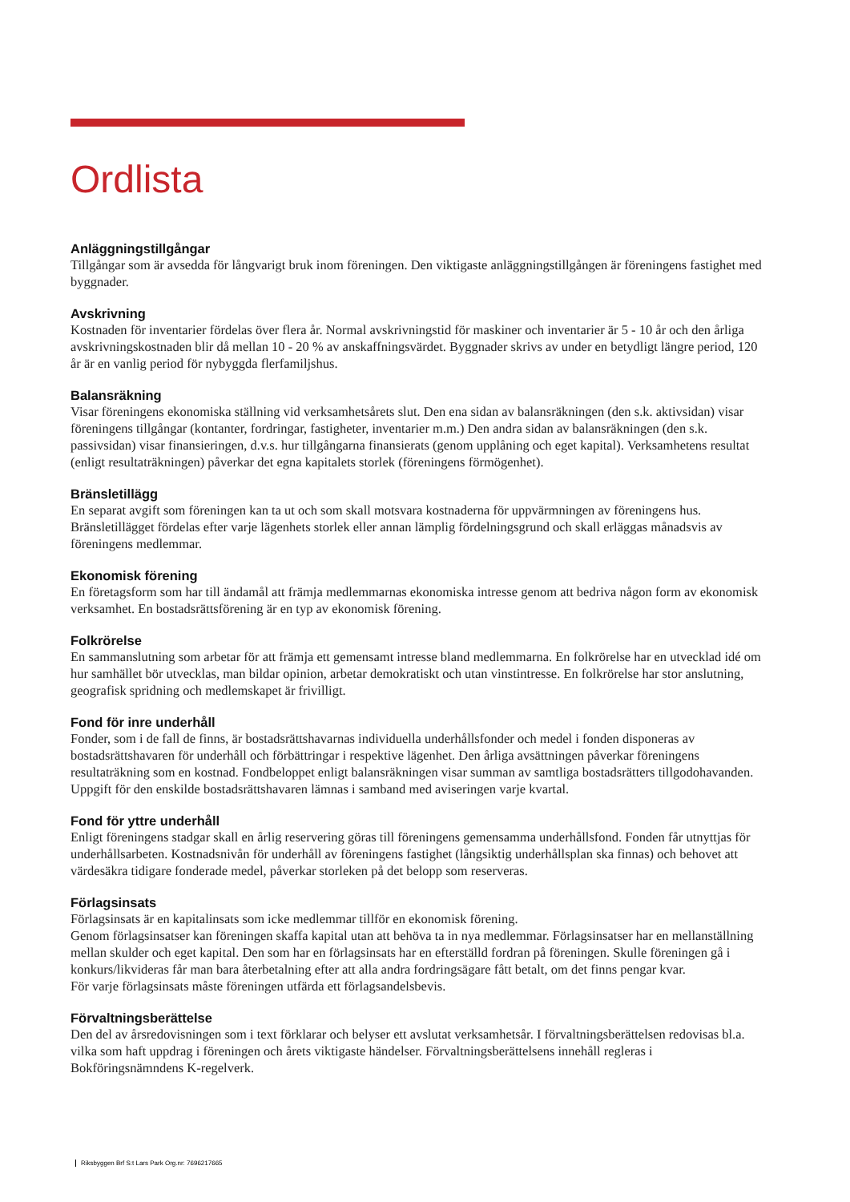Ordlista
Anläggningstillgångar
Tillgångar som är avsedda för långvarigt bruk inom föreningen. Den viktigaste anläggningstillgången är föreningens fastighet med byggnader.
Avskrivning
Kostnaden för inventarier fördelas över flera år. Normal avskrivningstid för maskiner och inventarier är 5 - 10 år och den årliga avskrivningskostnaden blir då mellan 10 - 20 % av anskaffningsvärdet. Byggnader skrivs av under en betydligt längre period, 120 år är en vanlig period för nybyggda flerfamiljshus.
Balansräkning
Visar föreningens ekonomiska ställning vid verksamhetsårets slut. Den ena sidan av balansräkningen (den s.k. aktivsidan) visar föreningens tillgångar (kontanter, fordringar, fastigheter, inventarier m.m.) Den andra sidan av balansräkningen (den s.k. passivsidan) visar finansieringen, d.v.s. hur tillgångarna finansierats (genom upplåning och eget kapital). Verksamhetens resultat (enligt resultaträkningen) påverkar det egna kapitalets storlek (föreningens förmögenhet).
Bränsletillägg
En separat avgift som föreningen kan ta ut och som skall motsvara kostnaderna för uppvärmningen av föreningens hus. Bränsletillägget fördelas efter varje lägenhets storlek eller annan lämplig fördelningsgrund och skall erläggas månadsvis av föreningens medlemmar.
Ekonomisk förening
En företagsform som har till ändamål att främja medlemmarnas ekonomiska intresse genom att bedriva någon form av ekonomisk verksamhet. En bostadsrättsförening är en typ av ekonomisk förening.
Folkrörelse
En sammanslutning som arbetar för att främja ett gemensamt intresse bland medlemmarna. En folkrörelse har en utvecklad idé om hur samhället bör utvecklas, man bildar opinion, arbetar demokratiskt och utan vinstintresse. En folkrörelse har stor anslutning, geografisk spridning och medlemskapet är frivilligt.
Fond för inre underhåll
Fonder, som i de fall de finns, är bostadsrättshavarnas individuella underhållsfonder och medel i fonden disponeras av bostadsrättshavaren för underhåll och förbättringar i respektive lägenhet. Den årliga avsättningen påverkar föreningens resultaträkning som en kostnad. Fondbeloppet enligt balansräkningen visar summan av samtliga bostadsrätters tillgodohavanden. Uppgift för den enskilde bostadsrättshavaren lämnas i samband med aviseringen varje kvartal.
Fond för yttre underhåll
Enligt föreningens stadgar skall en årlig reservering göras till föreningens gemensamma underhållsfond. Fonden får utnyttjas för underhållsarbeten. Kostnadsnivån för underhåll av föreningens fastighet (långsiktig underhållsplan ska finnas) och behovet att värdesäkra tidigare fonderade medel, påverkar storleken på det belopp som reserveras.
Förlagsinsats
Förlagsinsats är en kapitalinsats som icke medlemmar tillför en ekonomisk förening.
Genom förlagsinsatser kan föreningen skaffa kapital utan att behöva ta in nya medlemmar. Förlagsinsatser har en mellanställning mellan skulder och eget kapital. Den som har en förlagsinsats har en efterställd fordran på föreningen. Skulle föreningen gå i konkurs/likvideras får man bara återbetalning efter att alla andra fordringsägare fått betalt, om det finns pengar kvar.
För varje förlagsinsats måste föreningen utfärda ett förlagsandelsbevis.
Förvaltningsberättelse
Den del av årsredovisningen som i text förklarar och belyser ett avslutat verksamhetsår. I förvaltningsberättelsen redovisas bl.a. vilka som haft uppdrag i föreningen och årets viktigaste händelser. Förvaltningsberättelsens innehåll regleras i Bokföringsnämndens K-regelverk.
Riksbyggen Brf S:t Lars Park Org.nr: 7696217665